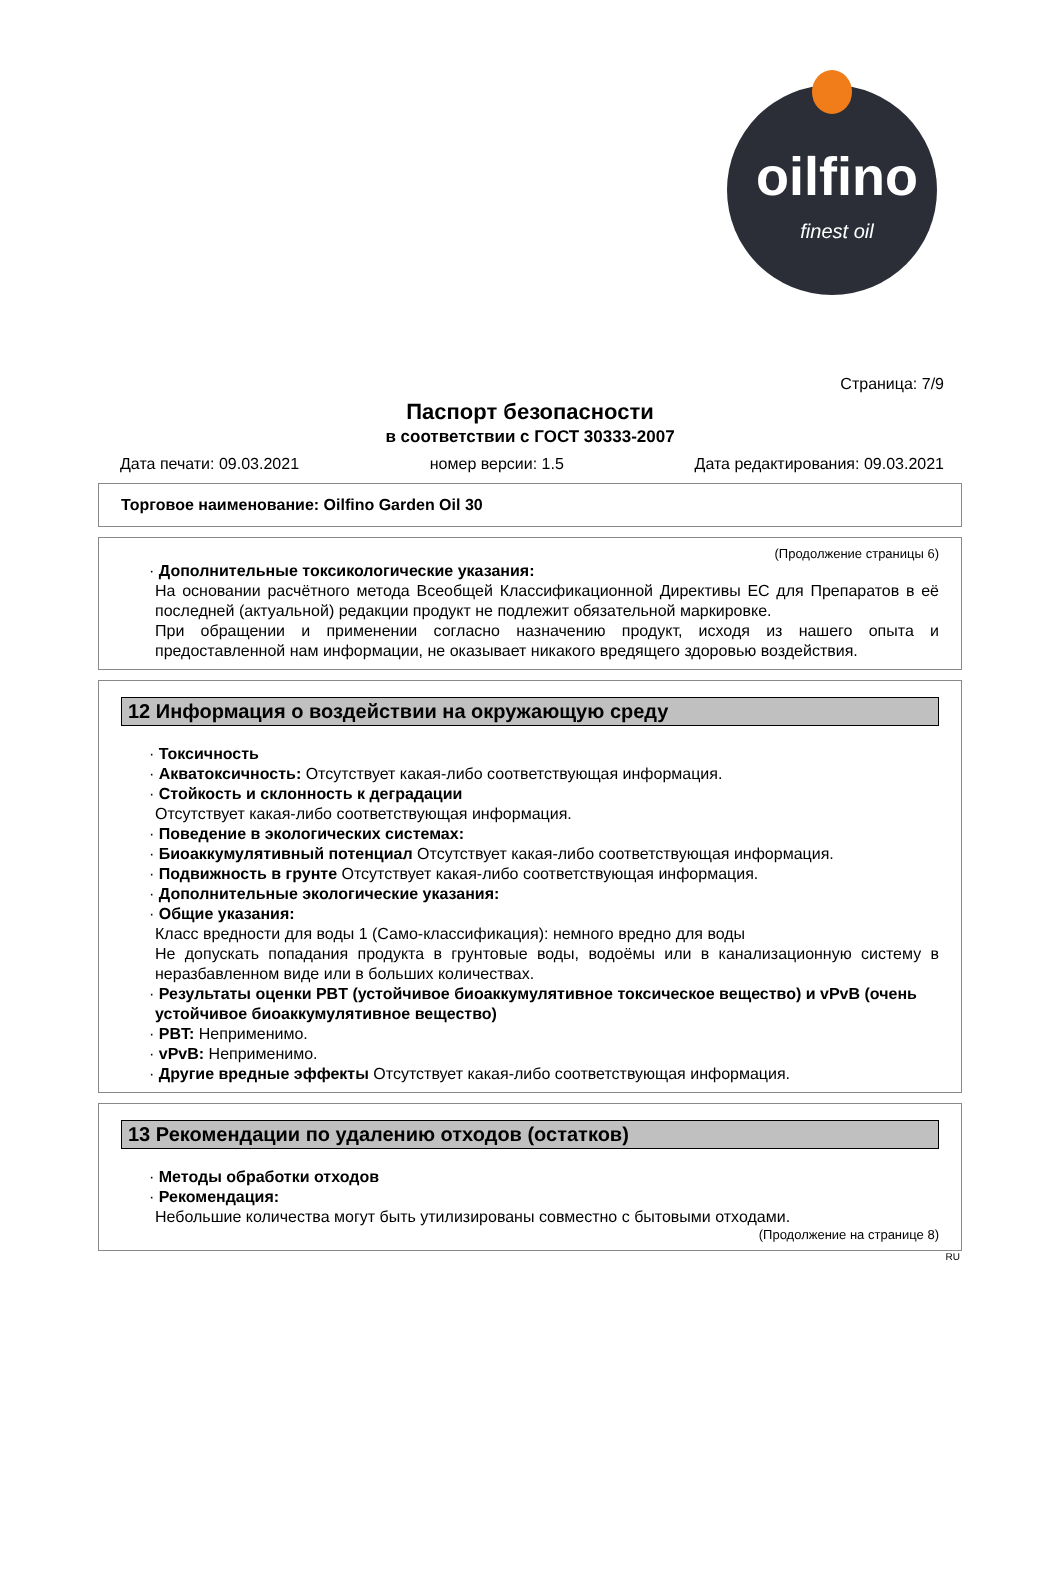oilfino
finest oil
Страница: 7/9
Паспорт безопасности
в соответствии с ГОСТ 30333-2007
Дата печати: 09.03.2021 номер версии: 1.5 Дата редактирования: 09.03.2021
Торговое наименование: Oilfino Garden Oil 30
(Продолжение страницы 6)
· Дополнительные токсикологические указания:
На основании расчётного метода Всеобщей Классификационной Директивы ЕС для Препаратов в её последней (актуальной) редакции продукт не подлежит обязательной маркировке.
При обращении и применении согласно назначению продукт, исходя из нашего опыта и предоставленной нам информации, не оказывает никакого вредящего здоровью воздействия.
12 Информация о воздействии на окружающую среду
· Токсичность
· Акватоксичность: Отсутствует какая-либо соответствующая информация.
· Стойкость и склонность к деградации
Отсутствует какая-либо соответствующая информация.
· Поведение в экологических системах:
· Биоаккумулятивный потенциал Отсутствует какая-либо соответствующая информация.
· Подвижность в грунте Отсутствует какая-либо соответствующая информация.
· Дополнительные экологические указания:
· Общие указания:
Класс вредности для воды 1 (Само-классификация): немного вредно для воды
Не допускать попадания продукта в грунтовые воды, водоёмы или в канализационную систему в неразбавленном виде или в больших количествах.
· Результаты оценки PBT (устойчивое биоаккумулятивное токсическое вещество) и vPvB (очень устойчивое биоаккумулятивное вещество)
· PBT: Неприменимо.
· vPvB: Неприменимо.
· Другие вредные эффекты Отсутствует какая-либо соответствующая информация.
13 Рекомендации по удалению отходов (остатков)
· Методы обработки отходов
· Рекомендация:
Небольшие количества могут быть утилизированы совместно с бытовыми отходами.
(Продолжение на странице 8)
RU